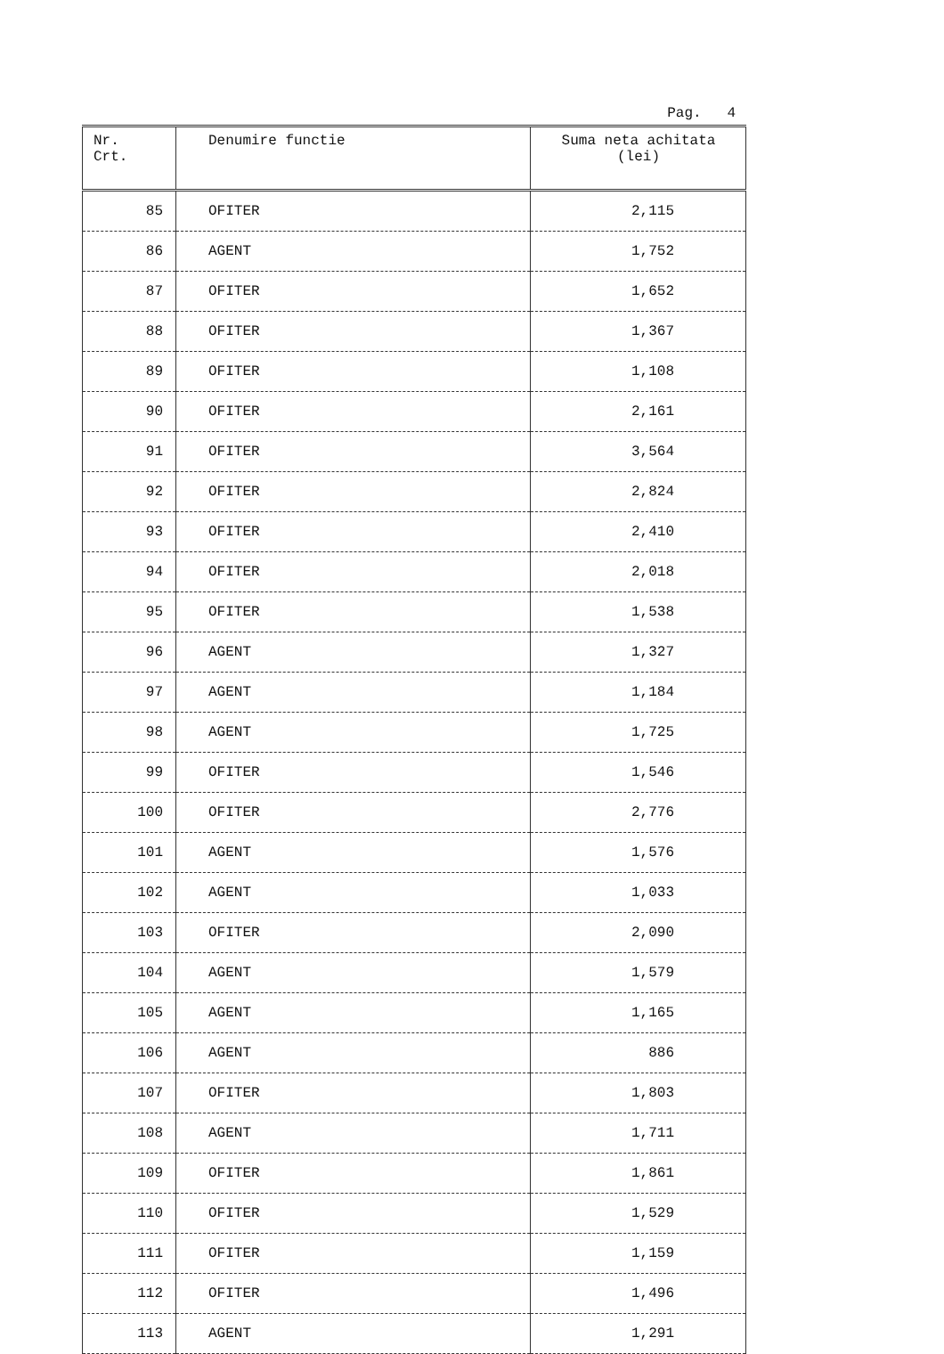Pag. 4
| Nr. Crt. | Denumire functie | Suma neta achitata (lei) |
| --- | --- | --- |
| 85 | OFITER | 2,115 |
| 86 | AGENT | 1,752 |
| 87 | OFITER | 1,652 |
| 88 | OFITER | 1,367 |
| 89 | OFITER | 1,108 |
| 90 | OFITER | 2,161 |
| 91 | OFITER | 3,564 |
| 92 | OFITER | 2,824 |
| 93 | OFITER | 2,410 |
| 94 | OFITER | 2,018 |
| 95 | OFITER | 1,538 |
| 96 | AGENT | 1,327 |
| 97 | AGENT | 1,184 |
| 98 | AGENT | 1,725 |
| 99 | OFITER | 1,546 |
| 100 | OFITER | 2,776 |
| 101 | AGENT | 1,576 |
| 102 | AGENT | 1,033 |
| 103 | OFITER | 2,090 |
| 104 | AGENT | 1,579 |
| 105 | AGENT | 1,165 |
| 106 | AGENT | 886 |
| 107 | OFITER | 1,803 |
| 108 | AGENT | 1,711 |
| 109 | OFITER | 1,861 |
| 110 | OFITER | 1,529 |
| 111 | OFITER | 1,159 |
| 112 | OFITER | 1,496 |
| 113 | AGENT | 1,291 |